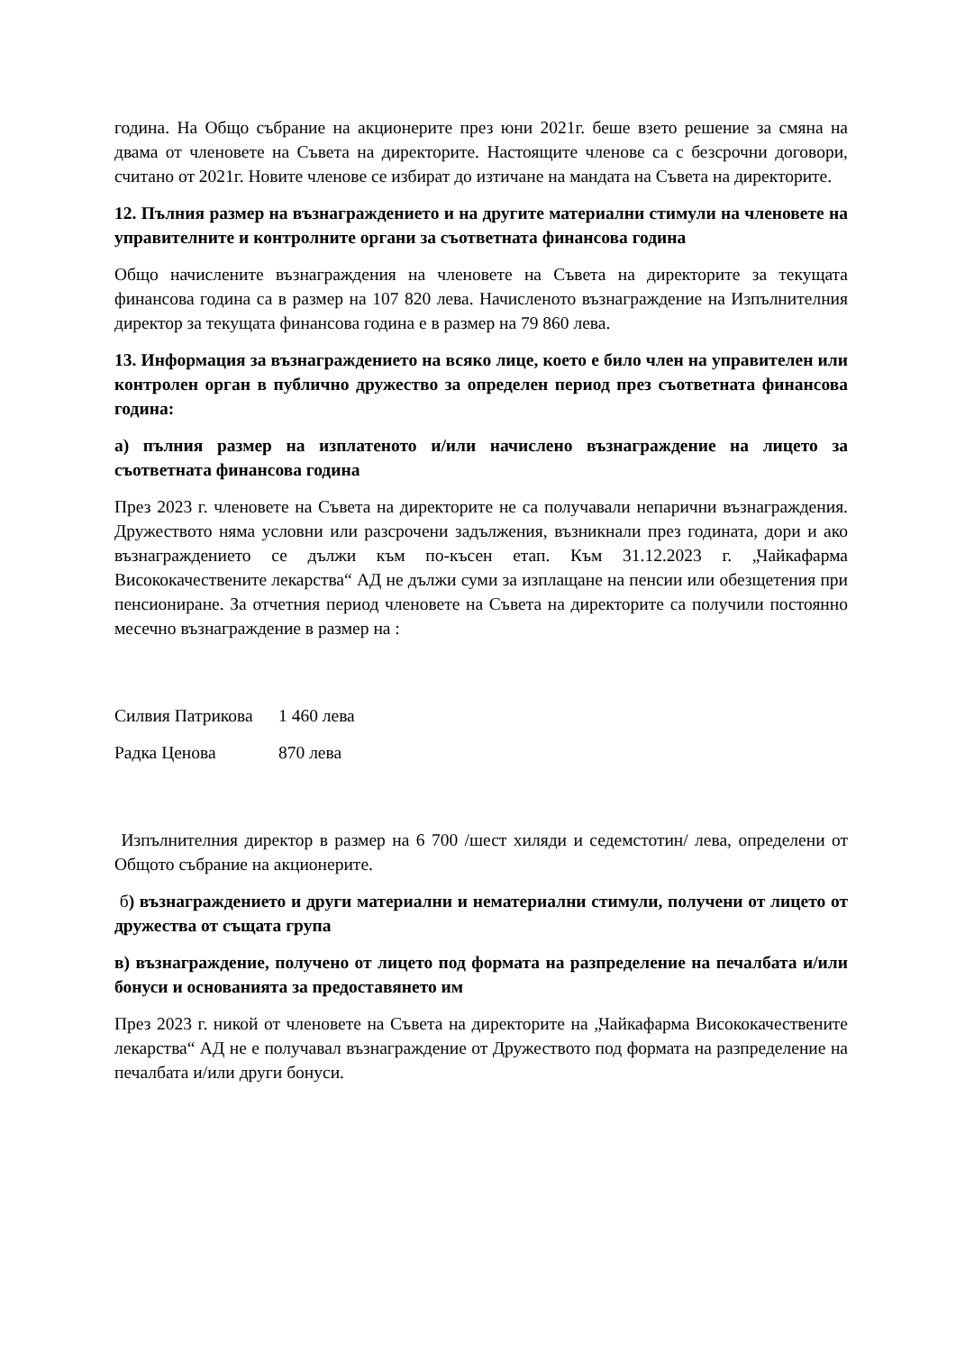година. На Общо събрание на акционерите през юни 2021г. беше взето решение за смяна на двама от членовете на Съвета на директорите. Настоящите членове са с безсрочни договори, считано от 2021г. Новите членове се избират до изтичане на мандата на Съвета на директорите.
12. Пълния размер на възнаграждението и на другите материални стимули на членовете на управителните и контролните органи за съответната финансова година
Общо начислените възнаграждения на членовете на Съвета на директорите за текущата финансова година са в размер на 107 820 лева. Начисленото възнаграждение на Изпълнителния директор за текущата финансова година е в размер на 79 860 лева.
13. Информация за възнаграждението на всяко лице, което е било член на управителен или контролен орган в публично дружество за определен период през съответната финансова година:
а) пълния размер на изплатеното и/или начислено възнаграждение на лицето за съответната финансова година
През 2023 г. членовете на Съвета на директорите не са получавали непарични възнаграждения. Дружеството няма условни или разсрочени задължения, възникнали през годината, дори и ако възнаграждението се дължи към по-късен етап. Към 31.12.2023 г. „Чайкафарма Висококачествените лекарства“ АД не дължи суми за изплащане на пенсии или обезщетения при пенсиониране. За отчетния период членовете на Съвета на директорите са получили постоянно месечно възнаграждение в размер на :
Силвия Патрикова 1 460 лева
Радка Ценова 870 лева
Изпълнителния директор в размер на 6 700 /шест хиляди и седемстотин/ лева, определени от Общото събрание на акционерите.
б) възнаграждението и други материални и нематериални стимули, получени от лицето от дружества от същата група
в) възнаграждение, получено от лицето под формата на разпределение на печалбата и/или бонуси и основанията за предоставянето им
През 2023 г. никой от членовете на Съвета на директорите на „Чайкафарма Висококачествените лекарства“ АД не е получавал възнаграждение от Дружеството под формата на разпределение на печалбата и/или други бонуси.